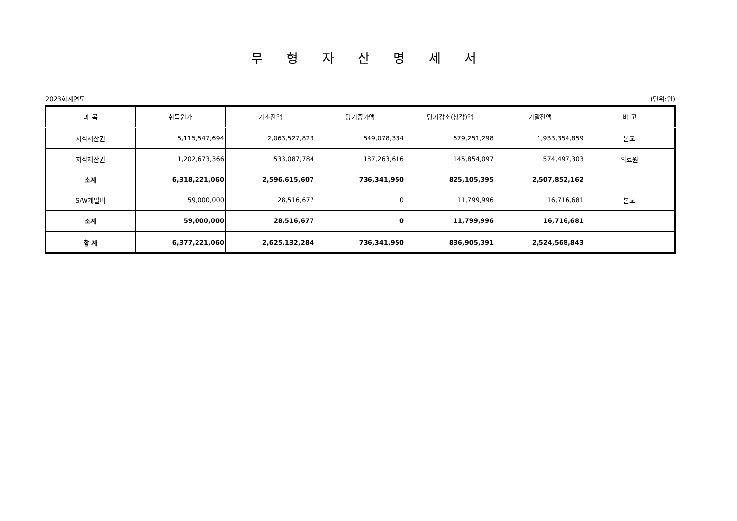무 형 자 산 명 세 서
2023회계연도 (단위:원)
| 과 목 | 취득원가 | 기초잔액 | 당기증가액 | 당기감소(상각)액 | 기말잔액 | 비 고 |
| --- | --- | --- | --- | --- | --- | --- |
| 지식재산권 | 5,115,547,694 | 2,063,527,823 | 549,078,334 | 679,251,298 | 1,933,354,859 | 본교 |
| 지식재산권 | 1,202,673,366 | 533,087,784 | 187,263,616 | 145,854,097 | 574,497,303 | 의료원 |
| 소계 | 6,318,221,060 | 2,596,615,607 | 736,341,950 | 825,105,395 | 2,507,852,162 | |
| S/W개발비 | 59,000,000 | 28,516,677 | 0 | 11,799,996 | 16,716,681 | 본교 |
| 소계 | 59,000,000 | 28,516,677 | 0 | 11,799,996 | 16,716,681 | |
| 합 계 | 6,377,221,060 | 2,625,132,284 | 736,341,950 | 836,905,391 | 2,524,568,843 | |